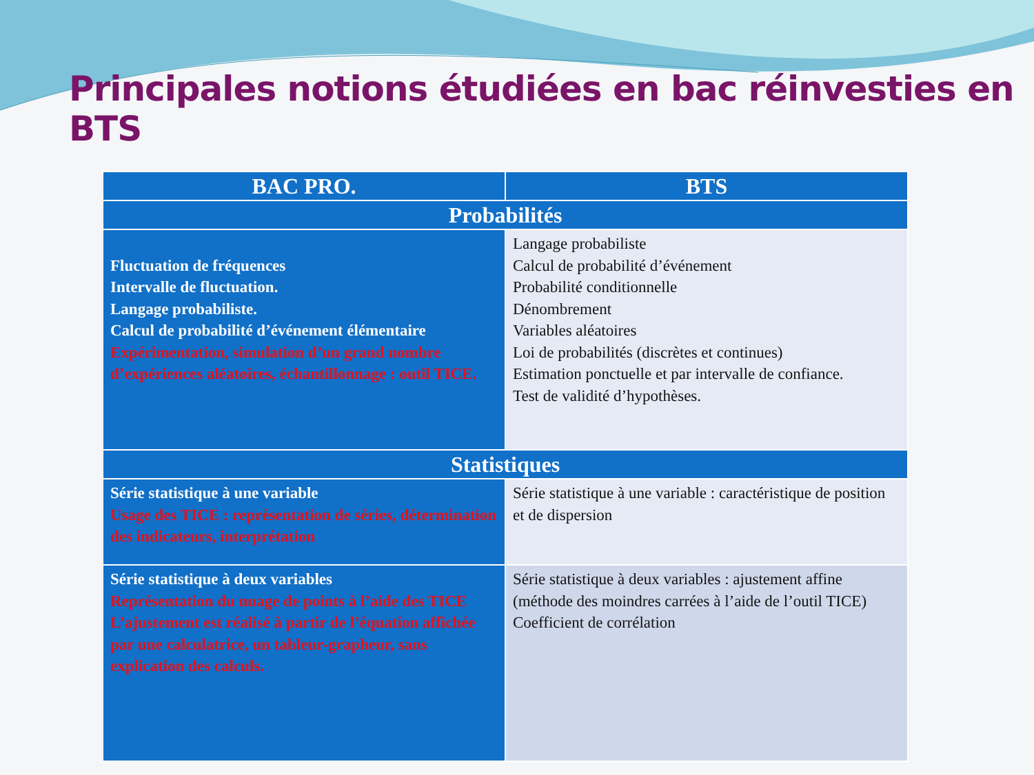Principales notions étudiées en bac réinvesties en BTS
| BAC PRO. | BTS |
| --- | --- |
| Probabilités | |
| Fluctuation de fréquences Intervalle de fluctuation. Langage probabiliste. Calcul de probabilité d’événement élémentaire Expérimentation, simulation d’un grand nombre d’expériences aléatoires, échantillonnage : outil TICE. | Langage probabiliste Calcul de probabilité d’événement Probabilité conditionnelle Dénombrement Variables aléatoires Loi de probabilités (discrètes et continues) Estimation ponctuelle et par intervalle de confiance. Test de validité d’hypothèses. |
| Statistiques | |
| Série statistique à une variable Usage des TICE : représentation de séries, détermination des indicateurs, interprétation | Série statistique à une variable : caractéristique de position et de dispersion |
| Série statistique à deux variables Représentation du nuage de points à l’aide des TICE L’ajustement est réalisé à partir de l’équation affichée par une calculatrice, un tableur-grapheur, sans explication des calculs. | Série statistique à deux variables : ajustement affine (méthode des moindres carrées à l’aide de l’outil TICE) Coefficient de corrélation |